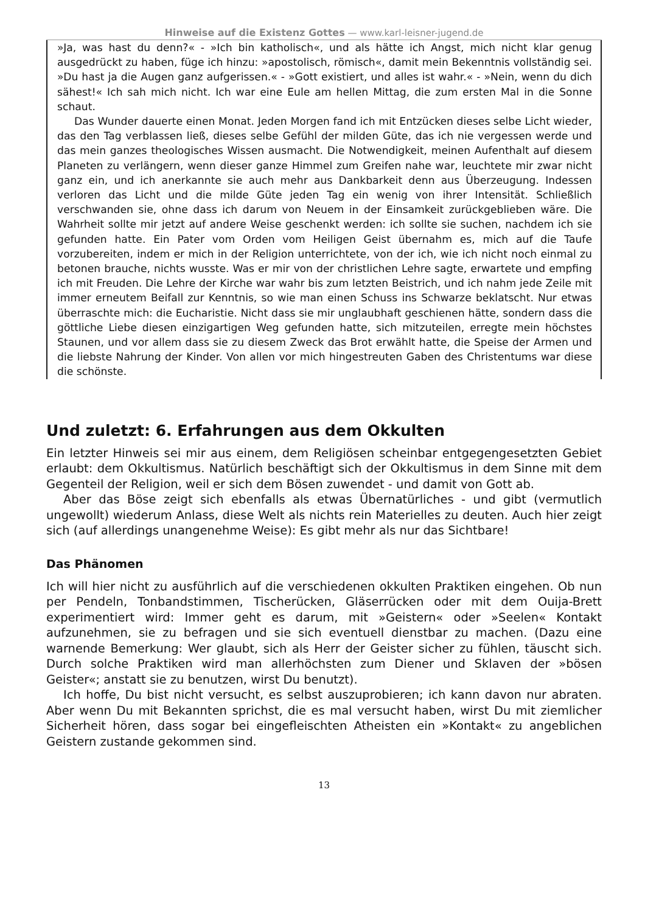Hinweise auf die Existenz Gottes — www.karl-leisner-jugend.de
»Ja, was hast du denn?« - »Ich bin katholisch«, und als hätte ich Angst, mich nicht klar genug ausgedrückt zu haben, füge ich hinzu: »apostolisch, römisch«, damit mein Bekenntnis vollständig sei. »Du hast ja die Augen ganz aufgerissen.« - »Gott existiert, und alles ist wahr.« - »Nein, wenn du dich sähest!« Ich sah mich nicht. Ich war eine Eule am hellen Mittag, die zum ersten Mal in die Sonne schaut.
Das Wunder dauerte einen Monat. Jeden Morgen fand ich mit Entzücken dieses selbe Licht wieder, das den Tag verblassen ließ, dieses selbe Gefühl der milden Güte, das ich nie vergessen werde und das mein ganzes theologisches Wissen ausmacht. Die Notwendigkeit, meinen Aufenthalt auf diesem Planeten zu verlängern, wenn dieser ganze Himmel zum Greifen nahe war, leuchtete mir zwar nicht ganz ein, und ich anerkannte sie auch mehr aus Dankbarkeit denn aus Überzeugung. Indessen verloren das Licht und die milde Güte jeden Tag ein wenig von ihrer Intensität. Schließlich verschwanden sie, ohne dass ich darum von Neuem in der Einsamkeit zurückgeblieben wäre. Die Wahrheit sollte mir jetzt auf andere Weise geschenkt werden: ich sollte sie suchen, nachdem ich sie gefunden hatte. Ein Pater vom Orden vom Heiligen Geist übernahm es, mich auf die Taufe vorzubereiten, indem er mich in der Religion unterrichtete, von der ich, wie ich nicht noch einmal zu betonen brauche, nichts wusste. Was er mir von der christlichen Lehre sagte, erwartete und empfing ich mit Freuden. Die Lehre der Kirche war wahr bis zum letzten Beistrich, und ich nahm jede Zeile mit immer erneutem Beifall zur Kenntnis, so wie man einen Schuss ins Schwarze beklatscht. Nur etwas überraschte mich: die Eucharistie. Nicht dass sie mir unglaubhaft geschienen hätte, sondern dass die göttliche Liebe diesen einzigartigen Weg gefunden hatte, sich mitzuteilen, erregte mein höchstes Staunen, und vor allem dass sie zu diesem Zweck das Brot erwählt hatte, die Speise der Armen und die liebste Nahrung der Kinder. Von allen vor mich hingestreuten Gaben des Christentums war diese die schönste.
Und zuletzt: 6. Erfahrungen aus dem Okkulten
Ein letzter Hinweis sei mir aus einem, dem Religiösen scheinbar entgegengesetzten Gebiet erlaubt: dem Okkultismus. Natürlich beschäftigt sich der Okkultismus in dem Sinne mit dem Gegenteil der Religion, weil er sich dem Bösen zuwendet - und damit von Gott ab.
Aber das Böse zeigt sich ebenfalls als etwas Übernatürliches - und gibt (vermutlich ungewollt) wiederum Anlass, diese Welt als nichts rein Materielles zu deuten. Auch hier zeigt sich (auf allerdings unangenehme Weise): Es gibt mehr als nur das Sichtbare!
Das Phänomen
Ich will hier nicht zu ausführlich auf die verschiedenen okkulten Praktiken eingehen. Ob nun per Pendeln, Tonbandstimmen, Tischerücken, Gläserrücken oder mit dem Ouija-Brett experimentiert wird: Immer geht es darum, mit »Geistern« oder »Seelen« Kontakt aufzunehmen, sie zu befragen und sie sich eventuell dienstbar zu machen. (Dazu eine warnende Bemerkung: Wer glaubt, sich als Herr der Geister sicher zu fühlen, täuscht sich. Durch solche Praktiken wird man allerhöchsten zum Diener und Sklaven der »bösen Geister«; anstatt sie zu benutzen, wirst Du benutzt).
Ich hoffe, Du bist nicht versucht, es selbst auszuprobieren; ich kann davon nur abraten. Aber wenn Du mit Bekannten sprichst, die es mal versucht haben, wirst Du mit ziemlicher Sicherheit hören, dass sogar bei eingefleischten Atheisten ein »Kontakt« zu angeblichen Geistern zustande gekommen sind.
13